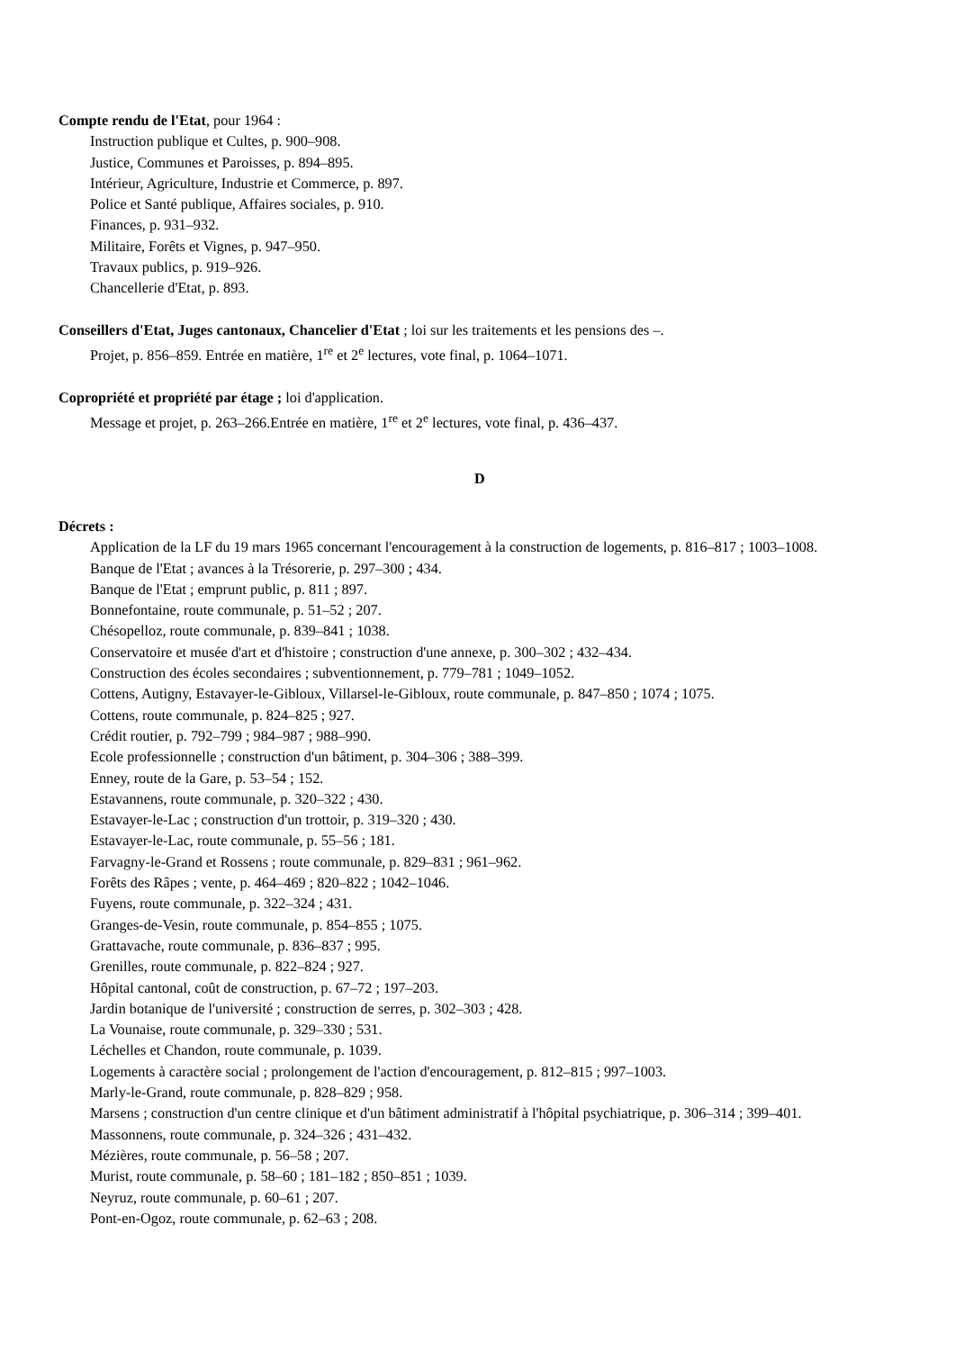Compte rendu de l'Etat, pour 1964 :
Instruction publique et Cultes, p. 900–908.
Justice, Communes et Paroisses, p. 894–895.
Intérieur, Agriculture, Industrie et Commerce, p. 897.
Police et Santé publique, Affaires sociales, p. 910.
Finances, p. 931–932.
Militaire, Forêts et Vignes, p. 947–950.
Travaux publics, p. 919–926.
Chancellerie d'Etat, p. 893.
Conseillers d'Etat, Juges cantonaux, Chancelier d'Etat ; loi sur les traitements et les pensions des –.
Projet, p. 856–859. Entrée en matière, 1<sup>re</sup> et 2<sup>e</sup> lectures, vote final, p. 1064–1071.
Copropriété et propriété par étage ; loi d'application.
Message et projet, p. 263–266.Entrée en matière, 1<sup>re</sup> et 2<sup>e</sup> lectures, vote final, p. 436–437.
D
Décrets :
Application de la LF du 19 mars 1965 concernant l'encouragement à la construction de logements, p. 816–817 ; 1003–1008.
Banque de l'Etat ; avances à la Trésorerie, p. 297–300 ; 434.
Banque de l'Etat ; emprunt public, p. 811 ; 897.
Bonnefontaine, route communale, p. 51–52 ; 207.
Chésopelloz, route communale, p. 839–841 ; 1038.
Conservatoire et musée d'art et d'histoire ; construction d'une annexe, p. 300–302 ; 432–434.
Construction des écoles secondaires ; subventionnement, p. 779–781 ; 1049–1052.
Cottens, Autigny, Estavayer-le-Gibloux, Villarsel-le-Gibloux, route communale, p. 847–850 ; 1074 ; 1075.
Cottens, route communale, p. 824–825 ; 927.
Crédit routier, p. 792–799 ; 984–987 ; 988–990.
Ecole professionnelle ; construction d'un bâtiment, p. 304–306 ; 388–399.
Enney, route de la Gare, p. 53–54 ; 152.
Estavannens, route communale, p. 320–322 ; 430.
Estavayer-le-Lac ; construction d'un trottoir, p. 319–320 ; 430.
Estavayer-le-Lac, route communale, p. 55–56 ; 181.
Farvagny-le-Grand et Rossens ; route communale, p. 829–831 ; 961–962.
Forêts des Râpes ; vente, p. 464–469 ; 820–822 ; 1042–1046.
Fuyens, route communale, p. 322–324 ; 431.
Granges-de-Vesin, route communale, p. 854–855 ; 1075.
Grattavache, route communale, p. 836–837 ; 995.
Grenilles, route communale, p. 822–824 ; 927.
Hôpital cantonal, coût de construction, p. 67–72 ; 197–203.
Jardin botanique de l'université ; construction de serres, p. 302–303 ; 428.
La Vounaise, route communale, p. 329–330 ; 531.
Léchelles et Chandon, route communale, p. 1039.
Logements à caractère social ; prolongement de l'action d'encouragement, p. 812–815 ; 997–1003.
Marly-le-Grand, route communale, p. 828–829 ; 958.
Marsens ; construction d'un centre clinique et d'un bâtiment administratif à l'hôpital psychiatrique, p. 306–314 ; 399–401.
Massonnens, route communale, p. 324–326 ; 431–432.
Mézières, route communale, p. 56–58 ; 207.
Murist, route communale, p. 58–60 ; 181–182 ; 850–851 ; 1039.
Neyruz, route communale, p. 60–61 ; 207.
Pont-en-Ogoz, route communale, p. 62–63 ; 208.